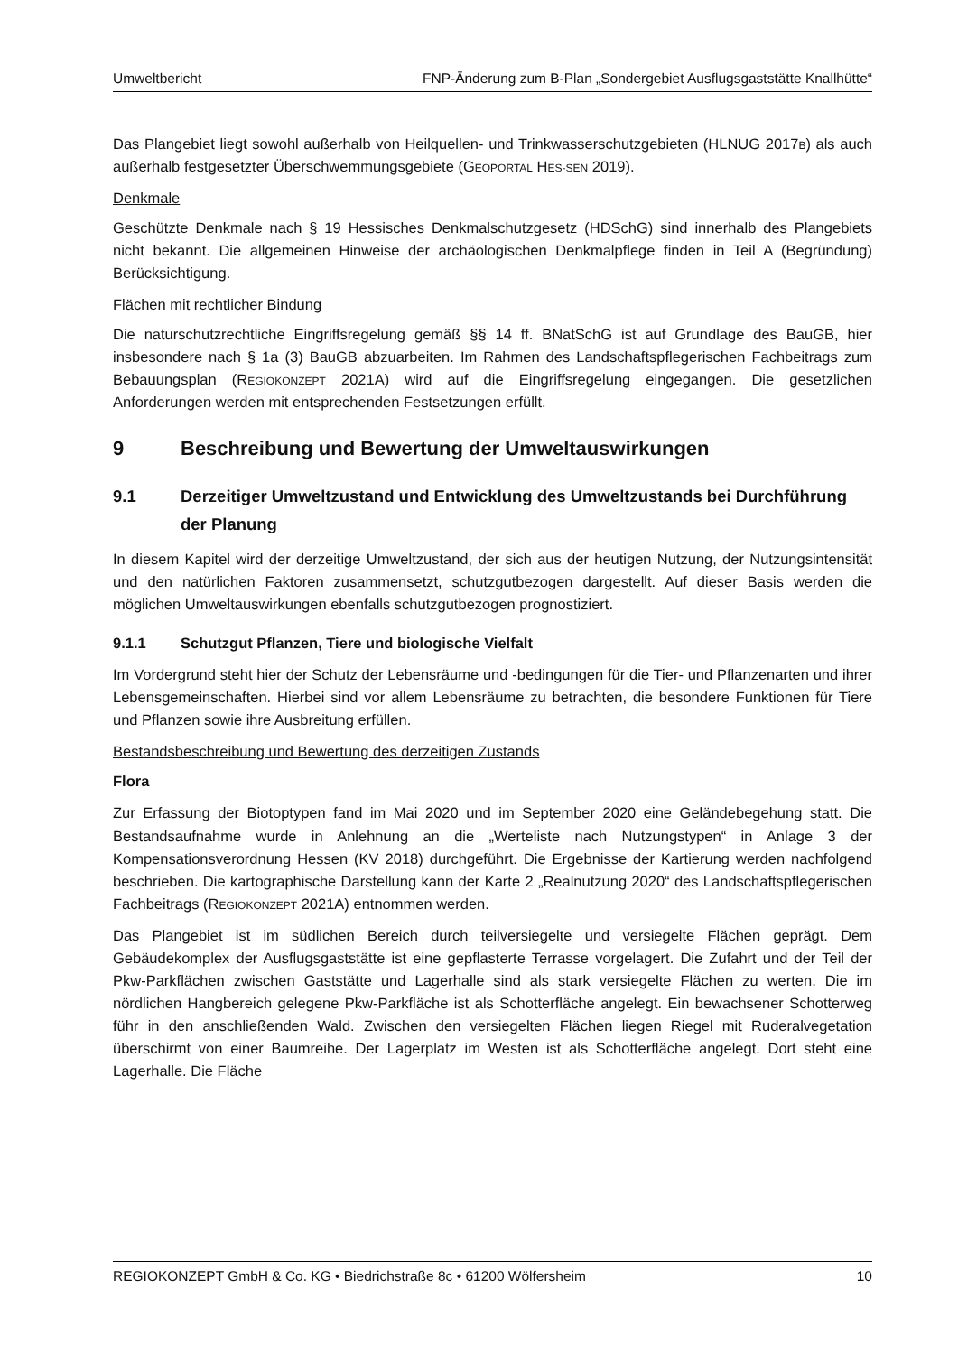Umweltbericht FNP-Änderung zum B-Plan „Sondergebiet Ausflugsgaststätte Knallhütte“
Das Plangebiet liegt sowohl außerhalb von Heilquellen- und Trinkwasserschutzgebieten (HLNUG 2017B) als auch außerhalb festgesetzter Überschwemmungsgebiete (GEOPORTAL HES-SEN 2019).
Denkmale
Geschützte Denkmale nach § 19 Hessisches Denkmalschutzgesetz (HDSchG) sind innerhalb des Plangebiets nicht bekannt. Die allgemeinen Hinweise der archäologischen Denkmalpflege finden in Teil A (Begründung) Berücksichtigung.
Flächen mit rechtlicher Bindung
Die naturschutzrechtliche Eingriffsregelung gemäß §§ 14 ff. BNatSchG ist auf Grundlage des BauGB, hier insbesondere nach § 1a (3) BauGB abzuarbeiten. Im Rahmen des Landschaftspflegerischen Fachbeitrags zum Bebauungsplan (REGIOKONZEPT 2021A) wird auf die Eingriffsregelung eingegangen. Die gesetzlichen Anforderungen werden mit entsprechenden Festsetzungen erfüllt.
9 Beschreibung und Bewertung der Umweltauswirkungen
9.1 Derzeitiger Umweltzustand und Entwicklung des Umweltzustands bei Durchführung der Planung
In diesem Kapitel wird der derzeitige Umweltzustand, der sich aus der heutigen Nutzung, der Nutzungsintensität und den natürlichen Faktoren zusammensetzt, schutzgutbezogen dargestellt. Auf dieser Basis werden die möglichen Umweltauswirkungen ebenfalls schutzgutbezogen prognostiziert.
9.1.1 Schutzgut Pflanzen, Tiere und biologische Vielfalt
Im Vordergrund steht hier der Schutz der Lebensräume und -bedingungen für die Tier- und Pflanzenarten und ihrer Lebensgemeinschaften. Hierbei sind vor allem Lebensräume zu betrachten, die besondere Funktionen für Tiere und Pflanzen sowie ihre Ausbreitung erfüllen.
Bestandsbeschreibung und Bewertung des derzeitigen Zustands
Flora
Zur Erfassung der Biotoptypen fand im Mai 2020 und im September 2020 eine Geländebegehung statt. Die Bestandsaufnahme wurde in Anlehnung an die „Werteliste nach Nutzungstypen“ in Anlage 3 der Kompensationsverordnung Hessen (KV 2018) durchgeführt. Die Ergebnisse der Kartierung werden nachfolgend beschrieben. Die kartographische Darstellung kann der Karte 2 „Realnutzung 2020“ des Landschaftspflegerischen Fachbeitrags (REGIOKONZEPT 2021A) entnommen werden.
Das Plangebiet ist im südlichen Bereich durch teilversiegelte und versiegelte Flächen geprägt. Dem Gebäudekomplex der Ausflugsgaststätte ist eine gepflasterte Terrasse vorgelagert. Die Zufahrt und der Teil der Pkw-Parkflächen zwischen Gaststätte und Lagerhalle sind als stark versiegelte Flächen zu werten. Die im nördlichen Hangbereich gelegene Pkw-Parkfläche ist als Schotterfläche angelegt. Ein bewachsener Schotterweg führ in den anschließenden Wald. Zwischen den versiegelten Flächen liegen Riegel mit Ruderalvegetation überschirmt von einer Baumreihe. Der Lagerplatz im Westen ist als Schotterfläche angelegt. Dort steht eine Lagerhalle. Die Fläche
REGIOKONZEPT GmbH & Co. KG • Biedrichstraße 8c • 61200 Wölfersheim 10